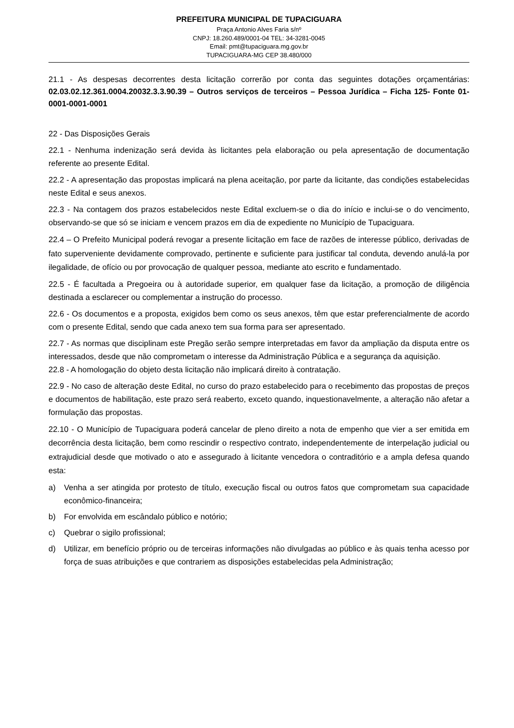PREFEITURA MUNICIPAL DE TUPACIGUARA
Praça Antonio Alves Faria s/nº
CNPJ: 18.260.489/0001-04 TEL: 34-3281-0045
Email: pmt@tupaciguara.mg.gov.br
TUPACIGUARA-MG CEP 38.480/000
21.1 - As despesas decorrentes desta licitação correrão por conta das seguintes dotações orçamentárias: 02.03.02.12.361.0004.20032.3.3.90.39 – Outros serviços de terceiros – Pessoa Jurídica – Ficha 125- Fonte 01-0001-0001-0001
22 - Das Disposições Gerais
22.1 - Nenhuma indenização será devida às licitantes pela elaboração ou pela apresentação de documentação referente ao presente Edital.
22.2 - A apresentação das propostas implicará na plena aceitação, por parte da licitante, das condições estabelecidas neste Edital e seus anexos.
22.3 - Na contagem dos prazos estabelecidos neste Edital excluem-se o dia do início e inclui-se o do vencimento, observando-se que só se iniciam e vencem prazos em dia de expediente no Município de Tupaciguara.
22.4 – O Prefeito Municipal poderá revogar a presente licitação em face de razões de interesse público, derivadas de fato superveniente devidamente comprovado, pertinente e suficiente para justificar tal conduta, devendo anulá-la por ilegalidade, de ofício ou por provocação de qualquer pessoa, mediante ato escrito e fundamentado.
22.5 - É facultada a Pregoeira ou à autoridade superior, em qualquer fase da licitação, a promoção de diligência destinada a esclarecer ou complementar a instrução do processo.
22.6 - Os documentos e a proposta, exigidos bem como os seus anexos, têm que estar preferencialmente de acordo com o presente Edital, sendo que cada anexo tem sua forma para ser apresentado.
22.7 - As normas que disciplinam este Pregão serão sempre interpretadas em favor da ampliação da disputa entre os interessados, desde que não comprometam o interesse da Administração Pública e a segurança da aquisição.
22.8 - A homologação do objeto desta licitação não implicará direito à contratação.
22.9 - No caso de alteração deste Edital, no curso do prazo estabelecido para o recebimento das propostas de preços e documentos de habilitação, este prazo será reaberto, exceto quando, inquestionavelmente, a alteração não afetar a formulação das propostas.
22.10 - O Município de Tupaciguara poderá cancelar de pleno direito a nota de empenho que vier a ser emitida em decorrência desta licitação, bem como rescindir o respectivo contrato, independentemente de interpelação judicial ou extrajudicial desde que motivado o ato e assegurado à licitante vencedora o contraditório e a ampla defesa quando esta:
a) Venha a ser atingida por protesto de título, execução fiscal ou outros fatos que comprometam sua capacidade econômico-financeira;
b) For envolvida em escândalo público e notório;
c) Quebrar o sigilo profissional;
d) Utilizar, em benefício próprio ou de terceiras informações não divulgadas ao público e às quais tenha acesso por força de suas atribuições e que contrariem as disposições estabelecidas pela Administração;